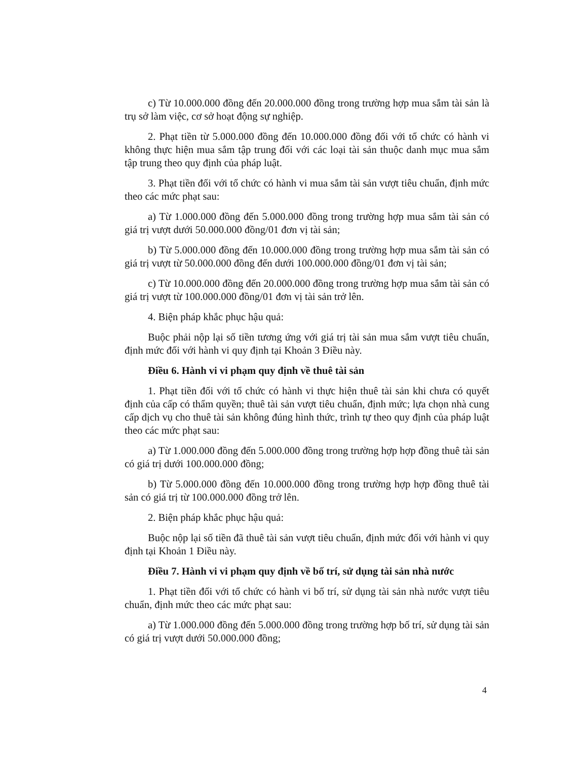c) Từ 10.000.000 đồng đến 20.000.000 đồng trong trường hợp mua sắm tài sản là trụ sở làm việc, cơ sở hoạt động sự nghiệp.
2. Phạt tiền từ 5.000.000 đồng đến 10.000.000 đồng đối với tổ chức có hành vi không thực hiện mua sắm tập trung đối với các loại tài sản thuộc danh mục mua sắm tập trung theo quy định của pháp luật.
3. Phạt tiền đối với tổ chức có hành vi mua sắm tài sản vượt tiêu chuẩn, định mức theo các mức phạt sau:
a) Từ 1.000.000 đồng đến 5.000.000 đồng trong trường hợp mua sắm tài sản có giá trị vượt dưới 50.000.000 đồng/01 đơn vị tài sản;
b) Từ 5.000.000 đồng đến 10.000.000 đồng trong trường hợp mua sắm tài sản có giá trị vượt từ 50.000.000 đồng đến dưới 100.000.000 đồng/01 đơn vị tài sản;
c) Từ 10.000.000 đồng đến 20.000.000 đồng trong trường hợp mua sắm tài sản có giá trị vượt từ 100.000.000 đồng/01 đơn vị tài sản trở lên.
4. Biện pháp khắc phục hậu quả:
Buộc phải nộp lại số tiền tương ứng với giá trị tài sản mua sắm vượt tiêu chuẩn, định mức đối với hành vi quy định tại Khoản 3 Điều này.
Điều 6. Hành vi vi phạm quy định về thuê tài sản
1. Phạt tiền đối với tổ chức có hành vi thực hiện thuê tài sản khi chưa có quyết định của cấp có thẩm quyền; thuê tài sản vượt tiêu chuẩn, định mức; lựa chọn nhà cung cấp dịch vụ cho thuê tài sản không đúng hình thức, trình tự theo quy định của pháp luật theo các mức phạt sau:
a) Từ 1.000.000 đồng đến 5.000.000 đồng trong trường hợp hợp đồng thuê tài sản có giá trị dưới 100.000.000 đồng;
b) Từ 5.000.000 đồng đến 10.000.000 đồng trong trường hợp hợp đồng thuê tài sản có giá trị từ 100.000.000 đồng trở lên.
2. Biện pháp khắc phục hậu quả:
Buộc nộp lại số tiền đã thuê tài sản vượt tiêu chuẩn, định mức đối với hành vi quy định tại Khoản 1 Điều này.
Điều 7. Hành vi vi phạm quy định về bố trí, sử dụng tài sản nhà nước
1. Phạt tiền đối với tổ chức có hành vi bố trí, sử dụng tài sản nhà nước vượt tiêu chuẩn, định mức theo các mức phạt sau:
a) Từ 1.000.000 đồng đến 5.000.000 đồng trong trường hợp bố trí, sử dụng tài sản có giá trị vượt dưới 50.000.000 đồng;
4